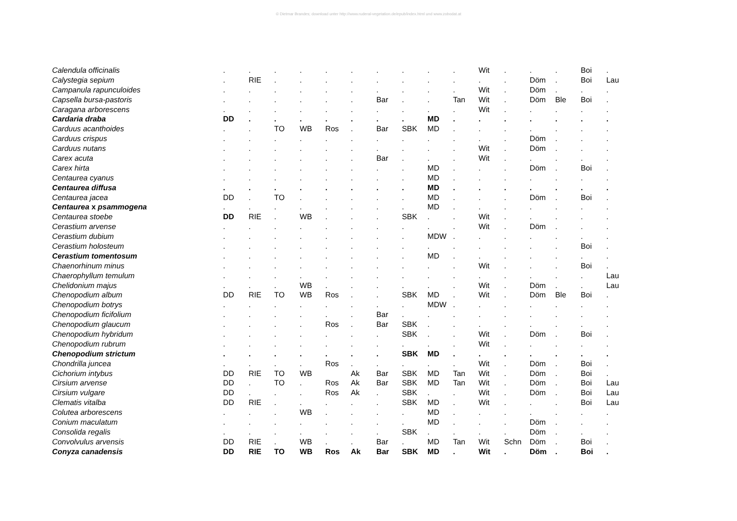© Dietmar Brandes; download unter http://www.ruderal-vegetation.de/epub/index.html und www.zobodat.at
| Calendula officinalis | . | . | . | . | . | . | . | . | . | . | Wit | . | . | . | Boi | . |
| Calystegia sepium | . | RIE | . | . | . | . | . | . | . | . | . | . | Döm | . | Boi | Lau |
| Campanula rapunculoides | . | . | . | . | . | . | . | . | . | . | Wit | . | Döm | . | . | . |
| Capsella bursa-pastoris | . | . | . | . | . | . | Bar | . | . | Tan | Wit | . | Döm | Ble | Boi | . |
| Caragana arborescens | . | . | . | . | . | . | . | . | . | . | Wit | . | . | . | . | . |
| Cardaria draba | DD | . | . | . | . | . | . | . | MD | . | . | . | . | . | . | . |
| Carduus acanthoides | . | . | TO | WB | Ros | . | Bar | SBK | MD | . | . | . | . | . | . | . |
| Carduus crispus | . | . | . | . | . | . | . | . | . | . | . | . | Döm | . | . | . |
| Carduus nutans | . | . | . | . | . | . | . | . | . | . | Wit | . | Döm | . | . | . |
| Carex acuta | . | . | . | . | . | . | Bar | . | . | . | Wit | . | . | . | . | . |
| Carex hirta | . | . | . | . | . | . | . | . | MD | . | . | . | Döm | . | Boi | . |
| Centaurea cyanus | . | . | . | . | . | . | . | . | MD | . | . | . | . | . | . | . |
| Centaurea diffusa | . | . | . | . | . | . | . | . | MD | . | . | . | . | . | . | . |
| Centaurea jacea | DD | . | TO | . | . | . | . | . | MD | . | . | . | Döm | . | Boi | . |
| Centaurea x psammogena | . | . | . | . | . | . | . | . | MD | . | . | . | . | . | . | . |
| Centaurea stoebe | DD | RIE | . | WB | . | . | . | SBK | . | . | Wit | . | . | . | . | . |
| Cerastium arvense | . | . | . | . | . | . | . | . | . | . | Wit | . | Döm | . | . | . |
| Cerastium dubium | . | . | . | . | . | . | . | . | MDW | . | . | . | . | . | . | . |
| Cerastium holosteum | . | . | . | . | . | . | . | . | . | . | . | . | . | . | Boi | . |
| Cerastium tomentosum | . | . | . | . | . | . | . | . | MD | . | . | . | . | . | . | . |
| Chaenorhinum minus | . | . | . | . | . | . | . | . | . | . | Wit | . | . | . | Boi | . |
| Chaerophyllum temulum | . | . | . | . | . | . | . | . | . | . | . | . | . | . | . | Lau |
| Chelidonium majus | . | . | . | WB | . | . | . | . | . | . | Wit | . | Döm | . | . | Lau |
| Chenopodium album | DD | RIE | TO | WB | Ros | . | . | SBK | MD | . | Wit | . | Döm | Ble | Boi | . |
| Chenopodium botrys | . | . | . | . | . | . | . | . | MDW | . | . | . | . | . | . | . |
| Chenopodium ficifolium | . | . | . | . | . | . | Bar | . | . | . | . | . | . | . | . | . |
| Chenopodium glaucum | . | . | . | . | Ros | . | Bar | SBK | . | . | . | . | . | . | . | . |
| Chenopodium hybridum | . | . | . | . | . | . | . | SBK | . | . | Wit | . | Döm | . | Boi | . |
| Chenopodium rubrum | . | . | . | . | . | . | . | . | . | . | Wit | . | . | . | . | . |
| Chenopodium strictum | . | . | . | . | . | . | . | SBK | MD | . | . | . | . | . | . | . |
| Chondrilla juncea | . | . | . | . | Ros | . | . | . | . | . | Wit | . | Döm | . | Boi | . |
| Cichorium intybus | DD | RIE | TO | WB | | Ak | Bar | SBK | MD | Tan | Wit | . | Döm | . | Boi | . |
| Cirsium arvense | DD | . | TO | . | Ros | Ak | Bar | SBK | MD | Tan | Wit | . | Döm | . | Boi | Lau |
| Cirsium vulgare | DD | . | . | . | Ros | Ak | . | SBK | . | . | Wit | . | Döm | . | Boi | Lau |
| Clematis vitalba | DD | RIE | . | . | . | . | . | SBK | MD | . | Wit | . | . | . | Boi | Lau |
| Colutea arborescens | . | . | . | WB | . | . | . | . | MD | . | . | . | . | . | . | . |
| Conium maculatum | . | . | . | . | . | . | . | . | MD | . | . | . | Döm | . | . | . |
| Consolida regalis | . | . | . | . | . | . | . | SBK | . | . | . | . | Döm | . | . | . |
| Convolvulus arvensis | DD | RIE | . | WB | . | . | Bar | . | MD | Tan | Wit | Schn | Döm | . | Boi | . |
| Conyza canadensis | DD | RIE | TO | WB | Ros | Ak | Bar | SBK | MD | . | Wit | . | Döm | . | Boi | . |